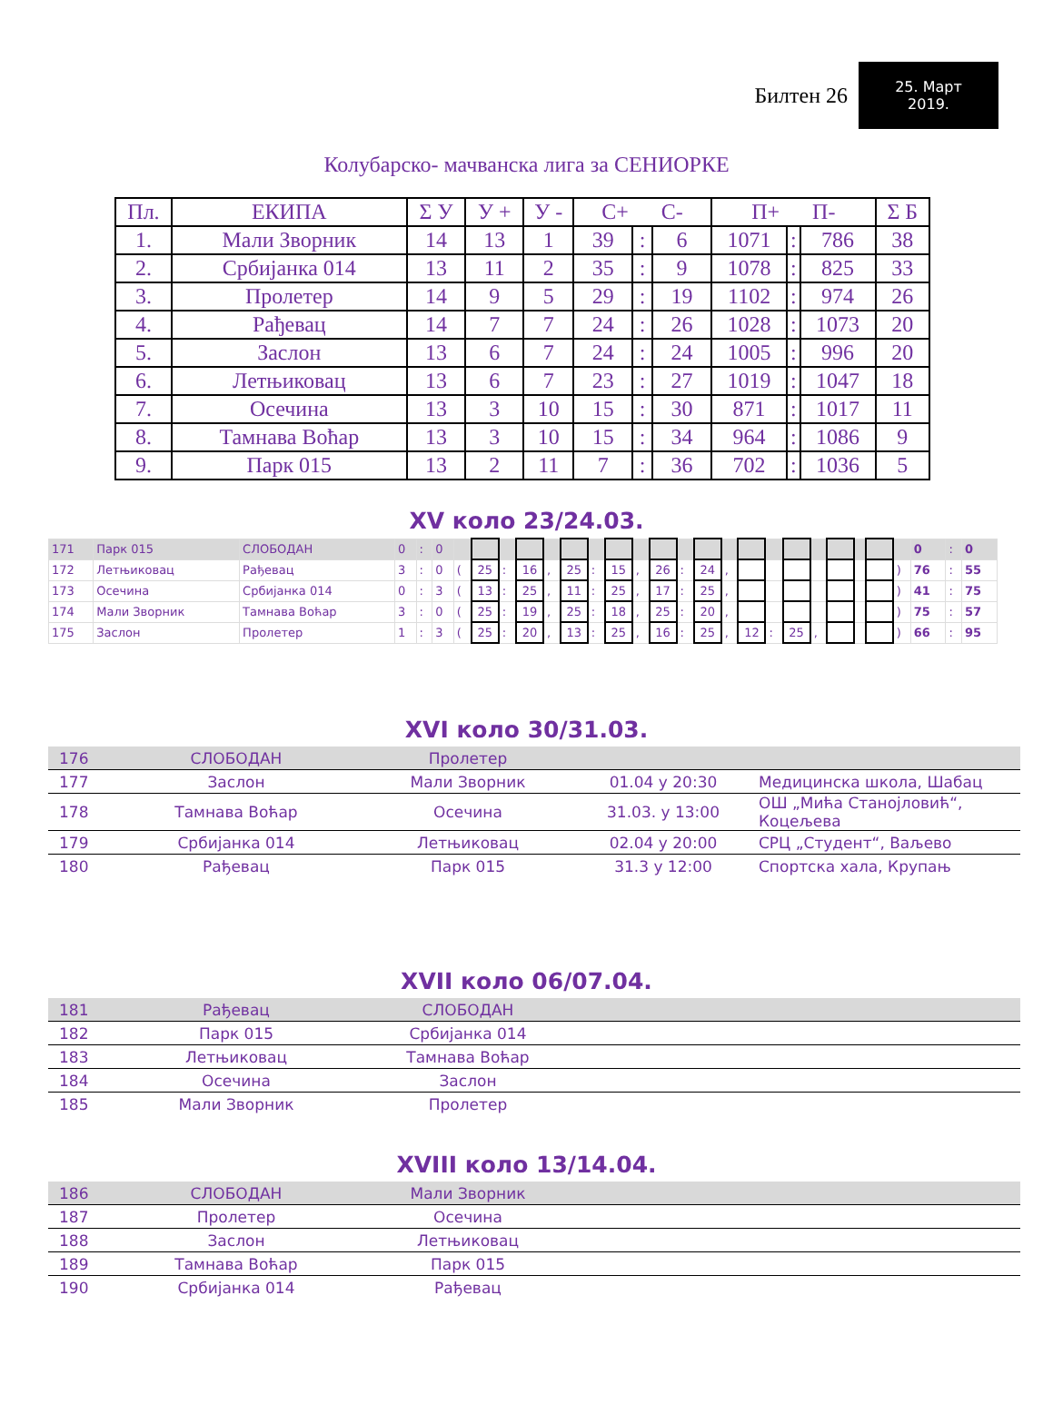Билтен 26
25. Март
2019.
Колубарско- мачванска лига за СЕНИОРКЕ
| Пл. | ЕКИПА | Σ У | У + | У - | С+ С- | | | П+ П- | | | Σ Б |
| --- | --- | --- | --- | --- | --- | --- | --- | --- | --- | --- | --- |
| 1. | Мали Зворник | 14 | 13 | 1 | 39 | : | 6 | 1071 | : | 786 | 38 |
| 2. | Србијанка 014 | 13 | 11 | 2 | 35 | : | 9 | 1078 | : | 825 | 33 |
| 3. | Пролетер | 14 | 9 | 5 | 29 | : | 19 | 1102 | : | 974 | 26 |
| 4. | Рађевац | 14 | 7 | 7 | 24 | : | 26 | 1028 | : | 1073 | 20 |
| 5. | Заслон | 13 | 6 | 7 | 24 | : | 24 | 1005 | : | 996 | 20 |
| 6. | Летњиковац | 13 | 6 | 7 | 23 | : | 27 | 1019 | : | 1047 | 18 |
| 7. | Осечина | 13 | 3 | 10 | 15 | : | 30 | 871 | : | 1017 | 11 |
| 8. | Тамнава Воћар | 13 | 3 | 10 | 15 | : | 34 | 964 | : | 1086 | 9 |
| 9. | Парк 015 | 13 | 2 | 11 | 7 | : | 36 | 702 | : | 1036 | 5 |
XV коло 23/24.03.
| 171 | Парк 015 | СЛОБОДАН | 0 | : | 0 | | | | | | | | | | | | | | | | | | | | | | 0 | : | 0 |
| 172 | Летњиковац | Рађевац | 3 | : | 0 | ( | 25 | : | 16 | , | 25 | : | 15 | , | 26 | : | 24 | , | | | | | | | | ) | 76 | : | 55 |
| 173 | Осечина | Србијанка 014 | 0 | : | 3 | ( | 13 | : | 25 | , | 11 | : | 25 | , | 17 | : | 25 | , | | | | | | | | ) | 41 | : | 75 |
| 174 | Мали Зворник | Тамнава Воћар | 3 | : | 0 | ( | 25 | : | 19 | , | 25 | : | 18 | , | 25 | : | 20 | , | | | | | | | | ) | 75 | : | 57 |
| 175 | Заслон | Пролетер | 1 | : | 3 | ( | 25 | : | 20 | , | 13 | : | 25 | , | 16 | : | 25 | , | 12 | : | 25 | , | | | | ) | 66 | : | 95 |
XVI коло 30/31.03.
| 176 | СЛОБОДАН | Пролетер | | |
| 177 | Заслон | Мали Зворник | 01.04 у 20:30 | Медицинска школа, Шабац |
| 178 | Тамнава Воћар | Осечина | 31.03. у 13:00 | ОШ „Мића Станојловић“, Коцељева |
| 179 | Србијанка 014 | Летњиковац | 02.04 у 20:00 | СРЦ „Студент“, Ваљево |
| 180 | Рађевац | Парк 015 | 31.3 у 12:00 | Спортска хала, Крупањ |
XVII коло 06/07.04.
| 181 | Рађевац | СЛОБОДАН | |
| 182 | Парк 015 | Србијанка 014 | |
| 183 | Летњиковац | Тамнава Воћар | |
| 184 | Осечина | Заслон | |
| 185 | Мали Зворник | Пролетер | |
XVIII коло 13/14.04.
| 186 | СЛОБОДАН | Мали Зворник | |
| 187 | Пролетер | Осечина | |
| 188 | Заслон | Летњиковац | |
| 189 | Тамнава Воћар | Парк 015 | |
| 190 | Србијанка 014 | Рађевац | |